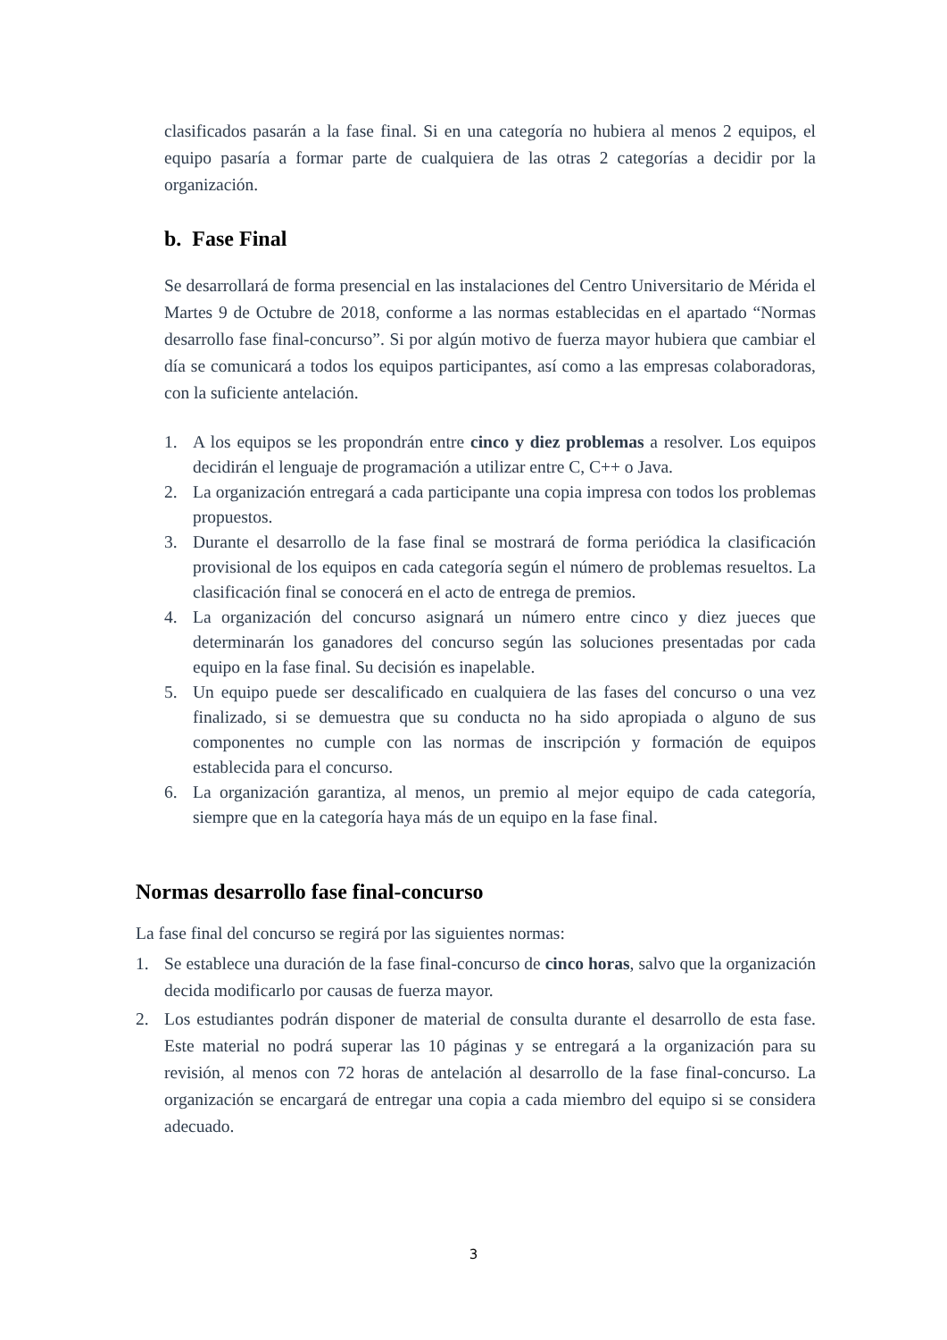clasificados pasarán a la fase final. Si en una categoría no hubiera al menos 2 equipos, el equipo pasaría a formar parte de cualquiera de las otras 2 categorías a decidir por la organización.
b. Fase Final
Se desarrollará de forma presencial en las instalaciones del Centro Universitario de Mérida el Martes 9 de Octubre de 2018, conforme a las normas establecidas en el apartado “Normas desarrollo fase final-concurso”. Si por algún motivo de fuerza mayor hubiera que cambiar el día se comunicará a todos los equipos participantes, así como a las empresas colaboradoras, con la suficiente antelación.
1. A los equipos se les propondrán entre cinco y diez problemas a resolver. Los equipos decidirán el lenguaje de programación a utilizar entre C, C++ o Java.
2. La organización entregará a cada participante una copia impresa con todos los problemas propuestos.
3. Durante el desarrollo de la fase final se mostrará de forma periódica la clasificación provisional de los equipos en cada categoría según el número de problemas resueltos. La clasificación final se conocerá en el acto de entrega de premios.
4. La organización del concurso asignará un número entre cinco y diez jueces que determinarán los ganadores del concurso según las soluciones presentadas por cada equipo en la fase final. Su decisión es inapelable.
5. Un equipo puede ser descalificado en cualquiera de las fases del concurso o una vez finalizado, si se demuestra que su conducta no ha sido apropiada o alguno de sus componentes no cumple con las normas de inscripción y formación de equipos establecida para el concurso.
6. La organización garantiza, al menos, un premio al mejor equipo de cada categoría, siempre que en la categoría haya más de un equipo en la fase final.
Normas desarrollo fase final-concurso
La fase final del concurso se regirá por las siguientes normas:
1. Se establece una duración de la fase final-concurso de cinco horas, salvo que la organización decida modificarlo por causas de fuerza mayor.
2. Los estudiantes podrán disponer de material de consulta durante el desarrollo de esta fase. Este material no podrá superar las 10 páginas y se entregará a la organización para su revisión, al menos con 72 horas de antelación al desarrollo de la fase final-concurso. La organización se encargará de entregar una copia a cada miembro del equipo si se considera adecuado.
3